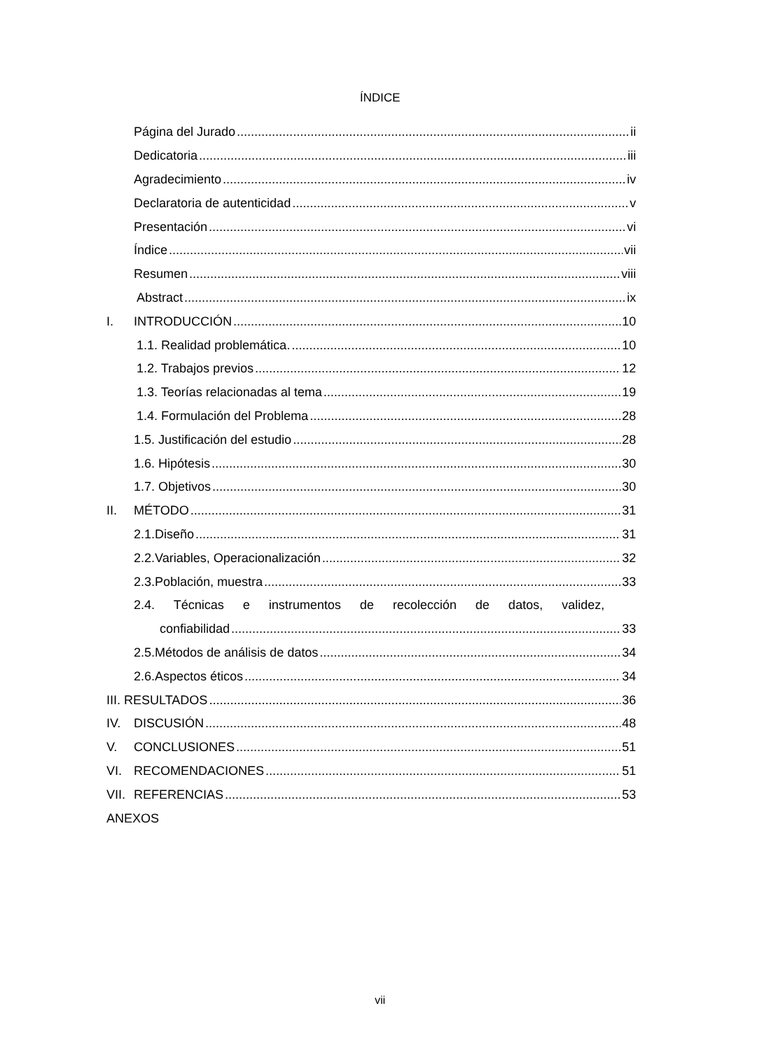ÍNDICE
Página del Jurado ii
Dedicatoria iii
Agradecimiento iv
Declaratoria de autenticidad v
Presentación vi
Índice vii
Resumen viii
Abstract ix
I. INTRODUCCIÓN 10
1.1. Realidad problemática. 10
1.2. Trabajos previos 12
1.3. Teorías relacionadas al tema 19
1.4. Formulación del Problema 28
1.5. Justificación del estudio 28
1.6. Hipótesis 30
1.7. Objetivos 30
II. MÉTODO 31
2.1.Diseño 31
2.2.Variables, Operacionalización 32
2.3.Población, muestra 33
2.4. Técnicas e instrumentos de recolección de datos, validez,
confiabilidad 33
2.5.Métodos de análisis de datos 34
2.6.Aspectos éticos 34
III. RESULTADOS 36
IV. DISCUSIÓN 48
V. CONCLUSIONES 51
VI. RECOMENDACIONES 51
VII. REFERENCIAS 53
ANEXOS
vii